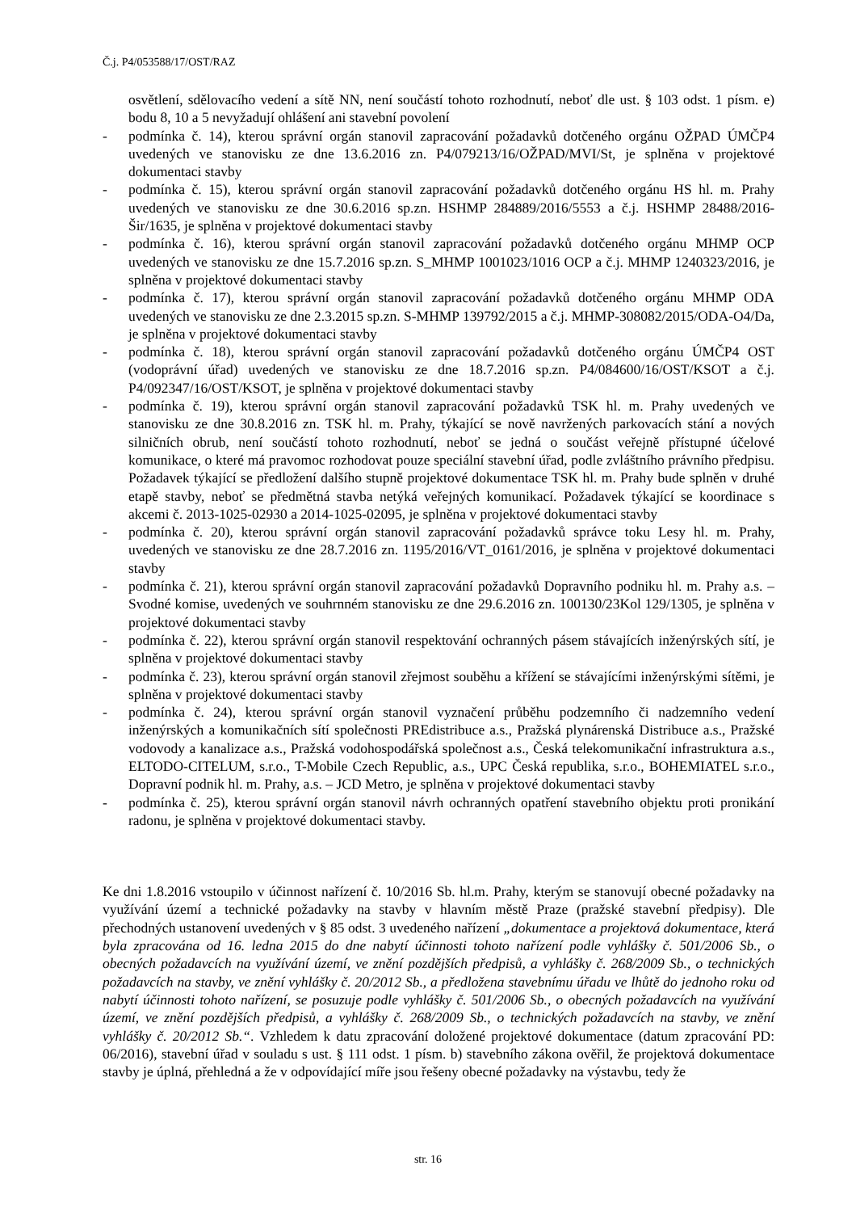Č.j. P4/053588/17/OST/RAZ
osvětlení, sdělovacího vedení a sítě NN, není součástí tohoto rozhodnutí, neboť dle ust. § 103 odst. 1 písm. e) bodu 8, 10 a 5 nevyžadují ohlášení ani stavební povolení
- podmínka č. 14), kterou správní orgán stanovil zapracování požadavků dotčeného orgánu OŽPAD ÚMČP4 uvedených ve stanovisku ze dne 13.6.2016 zn. P4/079213/16/OŽPAD/MVI/St, je splněna v projektové dokumentaci stavby
- podmínka č. 15), kterou správní orgán stanovil zapracování požadavků dotčeného orgánu HS hl. m. Prahy uvedených ve stanovisku ze dne 30.6.2016 sp.zn. HSHMP 284889/2016/5553 a č.j. HSHMP 28488/2016-Šir/1635, je splněna v projektové dokumentaci stavby
- podmínka č. 16), kterou správní orgán stanovil zapracování požadavků dotčeného orgánu MHMP OCP uvedených ve stanovisku ze dne 15.7.2016 sp.zn. S_MHMP 1001023/1016 OCP a č.j. MHMP 1240323/2016, je splněna v projektové dokumentaci stavby
- podmínka č. 17), kterou správní orgán stanovil zapracování požadavků dotčeného orgánu MHMP ODA uvedených ve stanovisku ze dne 2.3.2015 sp.zn. S-MHMP 139792/2015 a č.j. MHMP-308082/2015/ODA-O4/Da, je splněna v projektové dokumentaci stavby
- podmínka č. 18), kterou správní orgán stanovil zapracování požadavků dotčeného orgánu ÚMČP4 OST (vodoprávní úřad) uvedených ve stanovisku ze dne 18.7.2016 sp.zn. P4/084600/16/OST/KSOT a č.j. P4/092347/16/OST/KSOT, je splněna v projektové dokumentaci stavby
- podmínka č. 19), kterou správní orgán stanovil zapracování požadavků TSK hl. m. Prahy uvedených ve stanovisku ze dne 30.8.2016 zn. TSK hl. m. Prahy, týkající se nově navržených parkovacích stání a nových silničních obrub, není součástí tohoto rozhodnutí, neboť se jedná o součást veřejně přístupné účelové komunikace, o které má pravomoc rozhodovat pouze speciální stavební úřad, podle zvláštního právního předpisu. Požadavek týkající se předložení dalšího stupně projektové dokumentace TSK hl. m. Prahy bude splněn v druhé etapě stavby, neboť se předmětná stavba netýká veřejných komunikací. Požadavek týkající se koordinace s akcemi č. 2013-1025-02930 a 2014-1025-02095, je splněna v projektové dokumentaci stavby
- podmínka č. 20), kterou správní orgán stanovil zapracování požadavků správce toku Lesy hl. m. Prahy, uvedených ve stanovisku ze dne 28.7.2016 zn. 1195/2016/VT_0161/2016, je splněna v projektové dokumentaci stavby
- podmínka č. 21), kterou správní orgán stanovil zapracování požadavků Dopravního podniku hl. m. Prahy a.s. – Svodné komise, uvedených ve souhrnném stanovisku ze dne 29.6.2016 zn. 100130/23Kol 129/1305, je splněna v projektové dokumentaci stavby
- podmínka č. 22), kterou správní orgán stanovil respektování ochranných pásem stávajících inženýrských sítí, je splněna v projektové dokumentaci stavby
- podmínka č. 23), kterou správní orgán stanovil zřejmost souběhu a křížení se stávajícími inženýrskými sítěmi, je splněna v projektové dokumentaci stavby
- podmínka č. 24), kterou správní orgán stanovil vyznačení průběhu podzemního či nadzemního vedení inženýrských a komunikačních sítí společnosti PREdistribuce a.s., Pražská plynárenská Distribuce a.s., Pražské vodovody a kanalizace a.s., Pražská vodohospodářská společnost a.s., Česká telekomunikační infrastruktura a.s., ELTODO-CITELUM, s.r.o., T-Mobile Czech Republic, a.s., UPC Česká republika, s.r.o., BOHEMIATEL s.r.o., Dopravní podnik hl. m. Prahy, a.s. – JCD Metro, je splněna v projektové dokumentaci stavby
- podmínka č. 25), kterou správní orgán stanovil návrh ochranných opatření stavebního objektu proti pronikání radonu, je splněna v projektové dokumentaci stavby.
Ke dni 1.8.2016 vstoupilo v účinnost nařízení č. 10/2016 Sb. hl.m. Prahy, kterým se stanovují obecné požadavky na využívání území a technické požadavky na stavby v hlavním městě Praze (pražské stavební předpisy). Dle přechodných ustanovení uvedených v § 85 odst. 3 uvedeného nařízení „dokumentace a projektová dokumentace, která byla zpracována od 16. ledna 2015 do dne nabytí účinnosti tohoto nařízení podle vyhlášky č. 501/2006 Sb., o obecných požadavcích na využívání území, ve znění pozdějších předpisů, a vyhlášky č. 268/2009 Sb., o technických požadavcích na stavby, ve znění vyhlášky č. 20/2012 Sb., a předložena stavebnímu úřadu ve lhůtě do jednoho roku od nabytí účinnosti tohoto nařízení, se posuzuje podle vyhlášky č. 501/2006 Sb., o obecných požadavcích na využívání území, ve znění pozdějších předpisů, a vyhlášky č. 268/2009 Sb., o technických požadavcích na stavby, ve znění vyhlášky č. 20/2012 Sb.“. Vzhledem k datu zpracování doložené projektové dokumentace (datum zpracování PD: 06/2016), stavební úřad v souladu s ust. § 111 odst. 1 písm. b) stavebního zákona ověřil, že projektová dokumentace stavby je úplná, přehledná a že v odpovídající míře jsou řešeny obecné požadavky na výstavbu, tedy že
str. 16